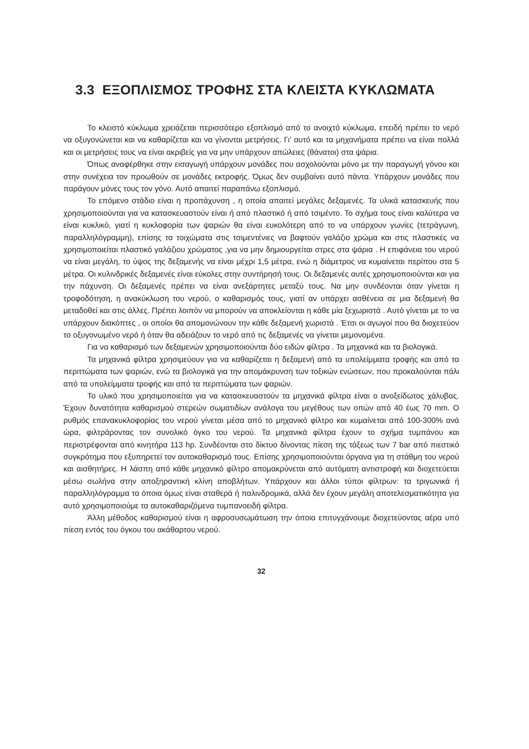3.3 ΕΞΟΠΛΙΣΜΟΣ ΤΡΟΦΗΣ ΣΤΑ ΚΛΕΙΣΤΑ ΚΥΚΛΩΜΑΤΑ
Το κλειστό κύκλωμα χρειάζεται περισσότερο εξοπλισμό από το ανοιχτό κύκλωμα, επειδή πρέπει το νερό να οξυγονώνεται και να καθαρίζεται και να γίνονται μετρήσεις. Γι’ αυτό και τα μηχανήματα πρέπει να είναι πολλά και οι μετρήσεις τους να είναι ακριβείς για να μην υπάρχουν απώλειες (θάνατοι) στα ψάρια.
Όπως αναφέρθηκε στην εισαγωγή υπάρχουν μονάδες που ασχολούνται μόνο με την παραγωγή γόνου και στην συνέχεια τον προωθούν σε μονάδες εκτροφής. Όμως δεν συμβαίνει αυτό πάντα. Υπάρχουν μονάδες που παράγουν μόνες τους τον γόνο. Αυτό απαιτεί παραπάνω εξοπλισμό.
Το επόμενο στάδιο είναι η προπάχυνση , η οποία απαιτεί μεγάλες δεξαμενές. Τα υλικά κατασκευής που χρησιμοποιούνται για να κατασκευαστούν είναι ή από πλαστικό ή από τσιμέντο. Το σχήμα τους είναι καλύτερα να είναι κυκλικό, γιατί η κυκλοφορία των ψαριών θα είναι ευκολότερη από το να υπάρχουν γωνίες (τετράγωνη, παραλληλόγραμμη), επίσης τα τοιχώματα στις τσιμεντένιες να βαφτούν γαλάζιο χρώμα και στις πλαστικές να χρησιμοποιείται πλαστικό γαλάζιου χρώματος ,για να μην δημιουργείται στρες στα ψάρια . Η επιφάνεια του νερού να είναι μεγάλη, το ύψος της δεξαμενής να είναι μέχρι 1,5 μέτρα, ενώ η διάμετρος να κυμαίνεται περίπου στα 5 μέτρα. Οι κυλινδρικές δεξαμενές είναι εύκολες στην συντήρησή τους. Οι δεξαμενές αυτές χρησιμοποιούνται και για την πάχυνση. Οι δεξαμενές πρέπει να είναι ανεξάρτητες μεταξύ τους. Να μην συνδέονται όταν γίνεται η τροφοδότηση, η ανακύκλωση του νερού, ο καθαρισμός τους, γιατί αν υπάρχει ασθένεια σε μια δεξαμενή θα μεταδοθεί και στις άλλες. Πρέπει λοιπόν να μπορούν να αποκλείονται η κάθε μία ξεχωριστά . Αυτό γίνεται με το να υπάρχουν διακόπτες , οι οποίοι θα απομονώνουν την κάθε δεξαμενή χωριστά . Έτσι οι αγωγοί που θα διοχετεύον το οξυγονωμένο νερό ή όταν θα αδειάζουν το νερό από τις δεξαμενές να γίνεται μεμονομένα.
Για να καθαρισμό των δεξαμενών χρησιμοποιούνται δύο ειδών φίλτρα . Τα μηχανικά και τα βιολογικά.
Τα μηχανικά φίλτρα χρησιμεύουν για να καθαρίζεται η δεξαμενή από τα υπολείμματα τροφής και από τα περιττώματα των ψαριών, ενώ τα βιολογικά για την απομάκρυνση των τοξικών ενώσεων, που προκαλούνται πάλι από τα υπολείμματα τροφής και από τα περιττώματα των ψαριών.
Το υλικό που χρησιμοποιείται για να κατασκευαστούν τα μηχανικά φίλτρα είναι ο ανοξείδωτος χάλυβας. Έχουν δυνατότητα καθαρισμού στερεών σωματιδίων ανάλογα του μεγέθους των οπών από 40 έως 70 mm. Ο ρυθμός επανακυκλοφορίας του νερού γίνεται μέσα από το μηχανικό φίλτρο και κυμαίνεται από 100-300% ανά ώρα, φιλτράροντας τον συνολικό όγκο του νερού. Τα μηχανικά φίλτρα έχουν το σχήμα τυμπάνου και περιστρέφονται από κινητήρα 113 hp. Συνδέονται στο δίκτυο δίνοντας πίεση της τάξεως των 7 bar από πιεστικό συγκρότημα που εξυπηρετεί τον αυτοκαθαρισμό τους. Επίσης χρησιμοποιούνται όργανα για τη στάθμη του νερού και αισθητήρες. Η λάσπη από κάθε μηχανικό φίλτρο απομακρύνεται από αυτόματη αντιστροφή και διοχετεύεται μέσω σωλήνα στην αποξηραντική κλίνη αποβλήτων. Υπάρχουν και άλλοι τύποι φίλτρων: τα τριγωνικά ή παραλληλόγραμμα τα όποια όμως είναι σταθερά ή παλινδρομικά, αλλά δεν έχουν μεγάλη αποτελεσματικότητα για αυτό χρησιμοποιούμε τα αυτοκαθαριζόμενα τυμπανοειδή φίλτρα.
Άλλη μέθοδος καθαρισμού είναι η αφροσυσωμάτωση την όποια επιτυγχάνουμε διοχετεύοντας αέρα υπό πίεση εντός του όγκου του ακάθαρτου νερού.
32